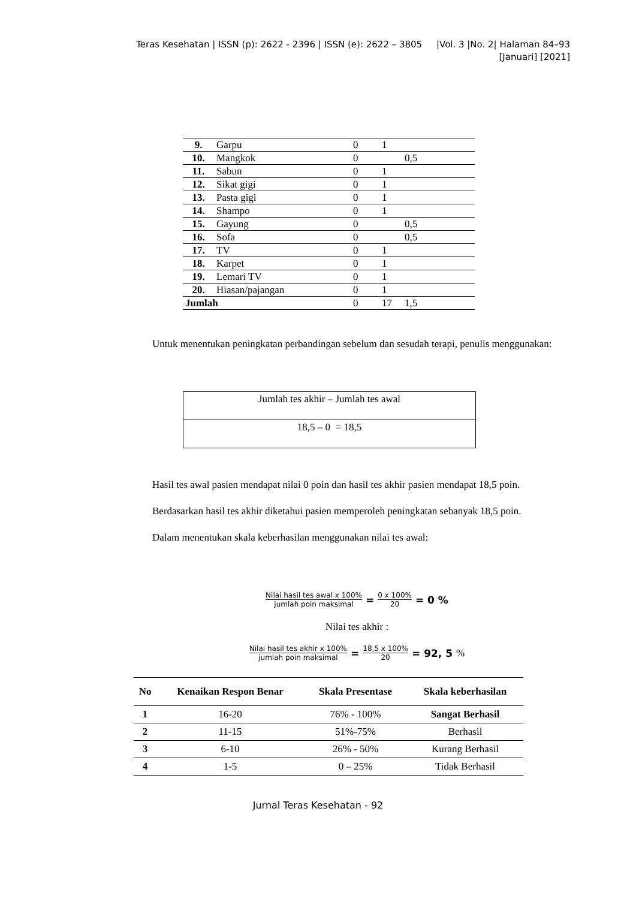Teras Kesehatan | ISSN (p): 2622 - 2396 | ISSN (e): 2622 – 3805 |Vol. 3 |No. 2| Halaman 84–93
[Januari] [2021]
| 9. | Garpu | 0 | 1 | |
| 10. | Mangkok | 0 | | 0,5 |
| 11. | Sabun | 0 | 1 | |
| 12. | Sikat gigi | 0 | 1 | |
| 13. | Pasta gigi | 0 | 1 | |
| 14. | Shampo | 0 | 1 | |
| 15. | Gayung | 0 | | 0,5 |
| 16. | Sofa | 0 | | 0,5 |
| 17. | TV | 0 | 1 | |
| 18. | Karpet | 0 | 1 | |
| 19. | Lemari TV | 0 | 1 | |
| 20. | Hiasan/pajangan | 0 | 1 | |
| Jumlah | | 0 | 17 | 1,5 |
Untuk menentukan peningkatan perbandingan sebelum dan sesudah terapi, penulis menggunakan:
Jumlah tes akhir – Jumlah tes awal
18,5 – 0 = 18,5
Hasil tes awal pasien mendapat nilai 0 poin dan hasil tes akhir pasien mendapat 18,5 poin.
Berdasarkan hasil tes akhir diketahui pasien memperoleh peningkatan sebanyak 18,5 poin.
Dalam menentukan skala keberhasilan menggunakan nilai tes awal:
Nilai hasil tes awal x 100% jumlah poin maksimal = 0 x 100% 20 = 0 %
Nilai tes akhir :
Nilai hasil tes akhir x 100% jumlah poin maksimal = 18,5 x 100% 20 = 92, 5%
| No | Kenaikan Respon Benar | Skala Presentase | Skala keberhasilan |
| --- | --- | --- | --- |
| 1 | 16-20 | 76% - 100% | Sangat Berhasil |
| 2 | 11-15 | 51%-75% | Berhasil |
| 3 | 6-10 | 26% - 50% | Kurang Berhasil |
| 4 | 1-5 | 0 – 25% | Tidak Berhasil |
Jurnal Teras Kesehatan - 92